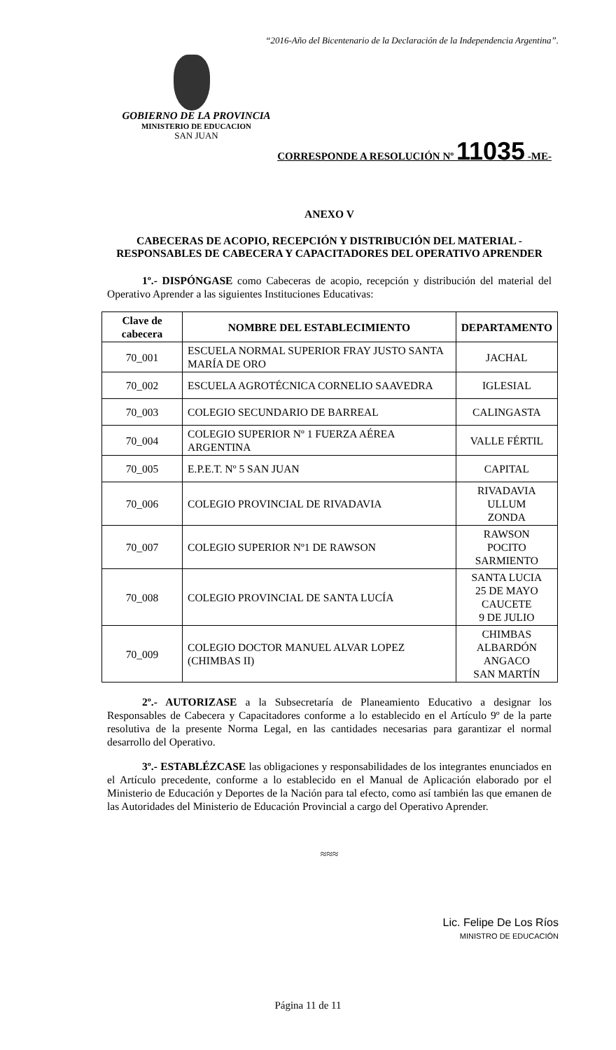“2016-Año del Bicentenario de la Declaración de la Independencia Argentina”.
GOBIERNO DE LA PROVINCIA
MINISTERIO DE EDUCACION
SAN JUAN
CORRESPONDE A RESOLUCIÓN Nº 11035 -ME-
ANEXO V
CABECERAS DE ACOPIO, RECEPCIÓN Y DISTRIBUCIÓN DEL MATERIAL - RESPONSABLES DE CABECERA Y CAPACITADORES DEL OPERATIVO APRENDER
1º.- DISPÓNGASE como Cabeceras de acopio, recepción y distribución del material del Operativo Aprender a las siguientes Instituciones Educativas:
| Clave de cabecera | NOMBRE DEL ESTABLECIMIENTO | DEPARTAMENTO |
| --- | --- | --- |
| 70_001 | ESCUELA NORMAL SUPERIOR FRAY JUSTO SANTA MARÍA DE ORO | JACHAL |
| 70_002 | ESCUELA AGROTÉCNICA CORNELIO SAAVEDRA | IGLESIAL |
| 70_003 | COLEGIO SECUNDARIO DE BARREAL | CALINGASTA |
| 70_004 | COLEGIO SUPERIOR Nº 1 FUERZA AÉREA ARGENTINA | VALLE FÉRTIL |
| 70_005 | E.P.E.T. Nº 5 SAN JUAN | CAPITAL |
| 70_006 | COLEGIO PROVINCIAL DE RIVADAVIA | RIVADAVIA ULLUM ZONDA |
| 70_007 | COLEGIO SUPERIOR Nº1 DE RAWSON | RAWSON POCITO SARMIENTO |
| 70_008 | COLEGIO PROVINCIAL DE SANTA LUCÍA | SANTA LUCIA 25 DE MAYO CAUCETE 9 DE JULIO |
| 70_009 | COLEGIO DOCTOR MANUEL ALVAR LOPEZ (CHIMBAS II) | CHIMBAS ALBARDÓN ANGACO SAN MARTÍN |
2º.- AUTORIZASE a la Subsecretaría de Planeamiento Educativo a designar los Responsables de Cabecera y Capacitadores conforme a lo establecido en el Artículo 9º de la parte resolutiva de la presente Norma Legal, en las cantidades necesarias para garantizar el normal desarrollo del Operativo.
3º.- ESTABLÉZCASE las obligaciones y responsabilidades de los integrantes enunciados en el Artículo precedente, conforme a lo establecido en el Manual de Aplicación elaborado por el Ministerio de Educación y Deportes de la Nación para tal efecto, como así también las que emanen de las Autoridades del Ministerio de Educación Provincial a cargo del Operativo Aprender.
≈≈≈
Lic. Felipe De Los Ríos
MINISTRO DE EDUCACIÓN
Página 11 de 11